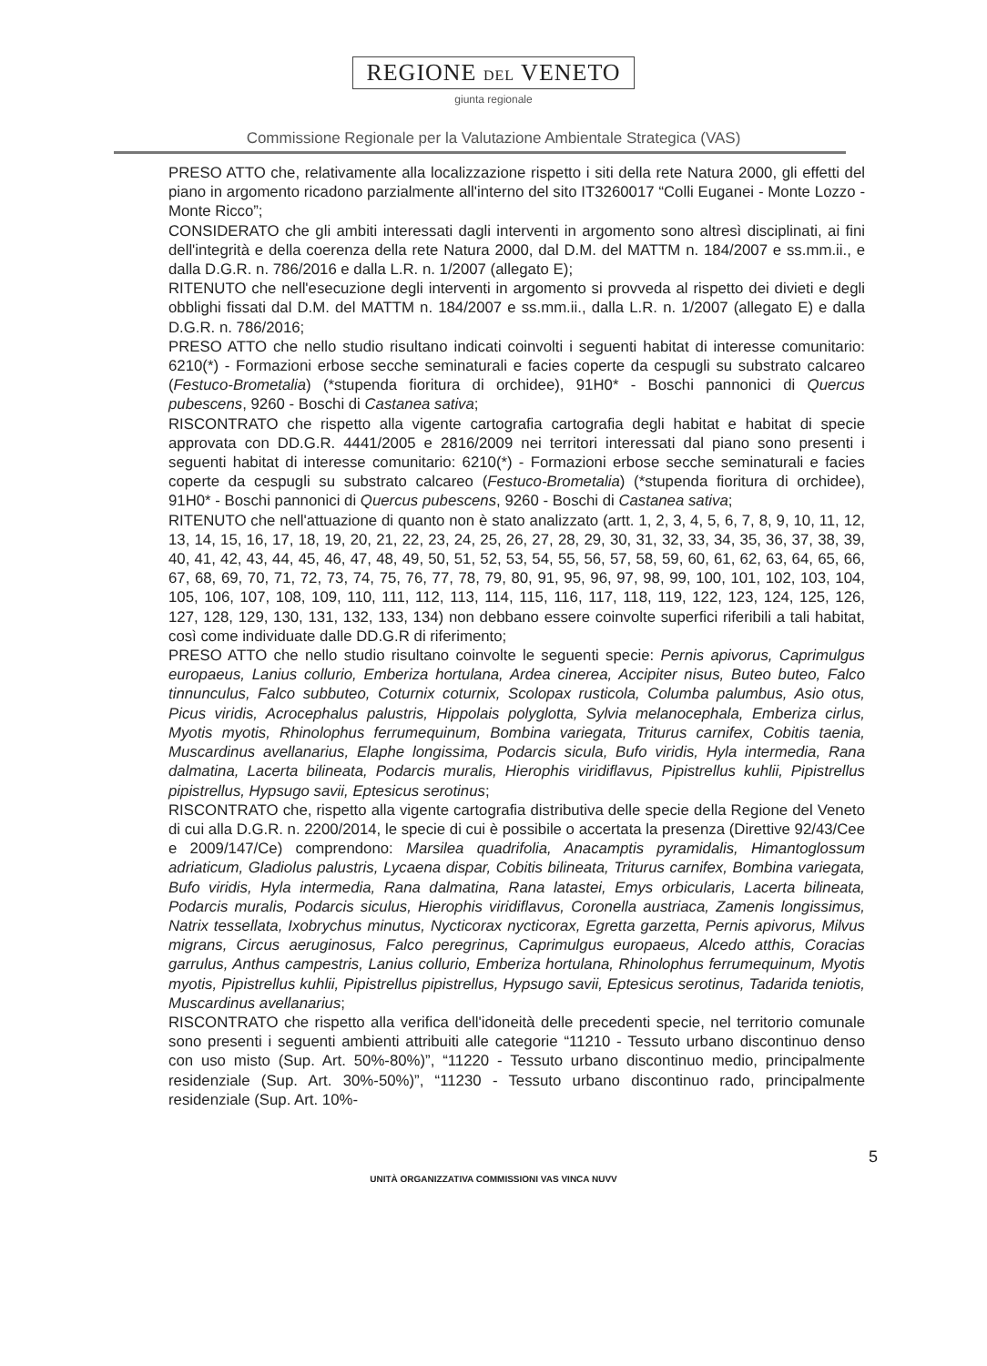REGIONE DEL VENETO
giunta regionale
Commissione Regionale per la Valutazione Ambientale Strategica (VAS)
PRESO ATTO che, relativamente alla localizzazione rispetto i siti della rete Natura 2000, gli effetti del piano in argomento ricadono parzialmente all'interno del sito IT3260017 “Colli Euganei - Monte Lozzo - Monte Ricco”;
CONSIDERATO che gli ambiti interessati dagli interventi in argomento sono altresì disciplinati, ai fini dell'integrità e della coerenza della rete Natura 2000, dal D.M. del MATTM n. 184/2007 e ss.mm.ii., e dalla D.G.R. n. 786/2016 e dalla L.R. n. 1/2007 (allegato E);
RITENUTO che nell'esecuzione degli interventi in argomento si provveda al rispetto dei divieti e degli obblighi fissati dal D.M. del MATTM n. 184/2007 e ss.mm.ii., dalla L.R. n. 1/2007 (allegato E) e dalla D.G.R. n. 786/2016;
PRESO ATTO che nello studio risultano indicati coinvolti i seguenti habitat di interesse comunitario: 6210(*) - Formazioni erbose secche seminaturali e facies coperte da cespugli su substrato calcareo (Festuco-Brometalia) (*stupenda fioritura di orchidee), 91H0* - Boschi pannonici di Quercus pubescens, 9260 - Boschi di Castanea sativa;
RISCONTRATO che rispetto alla vigente cartografia cartografia degli habitat e habitat di specie approvata con DD.G.R. 4441/2005 e 2816/2009 nei territori interessati dal piano sono presenti i seguenti habitat di interesse comunitario: 6210(*) - Formazioni erbose secche seminaturali e facies coperte da cespugli su substrato calcareo (Festuco-Brometalia) (*stupenda fioritura di orchidee), 91H0* - Boschi pannonici di Quercus pubescens, 9260 - Boschi di Castanea sativa;
RITENUTO che nell'attuazione di quanto non è stato analizzato (artt. 1, 2, 3, 4, 5, 6, 7, 8, 9, 10, 11, 12, 13, 14, 15, 16, 17, 18, 19, 20, 21, 22, 23, 24, 25, 26, 27, 28, 29, 30, 31, 32, 33, 34, 35, 36, 37, 38, 39, 40, 41, 42, 43, 44, 45, 46, 47, 48, 49, 50, 51, 52, 53, 54, 55, 56, 57, 58, 59, 60, 61, 62, 63, 64, 65, 66, 67, 68, 69, 70, 71, 72, 73, 74, 75, 76, 77, 78, 79, 80, 91, 95, 96, 97, 98, 99, 100, 101, 102, 103, 104, 105, 106, 107, 108, 109, 110, 111, 112, 113, 114, 115, 116, 117, 118, 119, 122, 123, 124, 125, 126, 127, 128, 129, 130, 131, 132, 133, 134) non debbano essere coinvolte superfici riferibili a tali habitat, così come individuate dalle DD.G.R di riferimento;
PRESO ATTO che nello studio risultano coinvolte le seguenti specie: Pernis apivorus, Caprimulgus europaeus, Lanius collurio, Emberiza hortulana, Ardea cinerea, Accipiter nisus, Buteo buteo, Falco tinnunculus, Falco subbuteo, Coturnix coturnix, Scolopax rusticola, Columba palumbus, Asio otus, Picus viridis, Acrocephalus palustris, Hippolais polyglotta, Sylvia melanocephala, Emberiza cirlus, Myotis myotis, Rhinolophus ferrumequinum, Bombina variegata, Triturus carnifex, Cobitis taenia, Muscardinus avellanarius, Elaphe longissima, Podarcis sicula, Bufo viridis, Hyla intermedia, Rana dalmatina, Lacerta bilineata, Podarcis muralis, Hierophis viridiflavus, Pipistrellus kuhlii, Pipistrellus pipistrellus, Hypsugo savii, Eptesicus serotinus;
RISCONTRATO che, rispetto alla vigente cartografia distributiva delle specie della Regione del Veneto di cui alla D.G.R. n. 2200/2014, le specie di cui è possibile o accertata la presenza (Direttive 92/43/Cee e 2009/147/Ce) comprendono: Marsilea quadrifolia, Anacamptis pyramidalis, Himantoglossum adriaticum, Gladiolus palustris, Lycaena dispar, Cobitis bilineata, Triturus carnifex, Bombina variegata, Bufo viridis, Hyla intermedia, Rana dalmatina, Rana latastei, Emys orbicularis, Lacerta bilineata, Podarcis muralis, Podarcis siculus, Hierophis viridiflavus, Coronella austriaca, Zamenis longissimus, Natrix tessellata, Ixobrychus minutus, Nycticorax nycticorax, Egretta garzetta, Pernis apivorus, Milvus migrans, Circus aeruginosus, Falco peregrinus, Caprimulgus europaeus, Alcedo atthis, Coracias garrulus, Anthus campestris, Lanius collurio, Emberiza hortulana, Rhinolophus ferrumequinum, Myotis myotis, Pipistrellus kuhlii, Pipistrellus pipistrellus, Hypsugo savii, Eptesicus serotinus, Tadarida teniotis, Muscardinus avellanarius;
RISCONTRATO che rispetto alla verifica dell'idoneità delle precedenti specie, nel territorio comunale sono presenti i seguenti ambienti attribuiti alle categorie “11210 - Tessuto urbano discontinuo denso con uso misto (Sup. Art. 50%-80%)”, “11220 - Tessuto urbano discontinuo medio, principalmente residenziale (Sup. Art. 30%-50%)”, “11230 - Tessuto urbano discontinuo rado, principalmente residenziale (Sup. Art. 10%-
5
UNITÀ ORGANIZZATIVA COMMISSIONI VAS VINCA NUVV